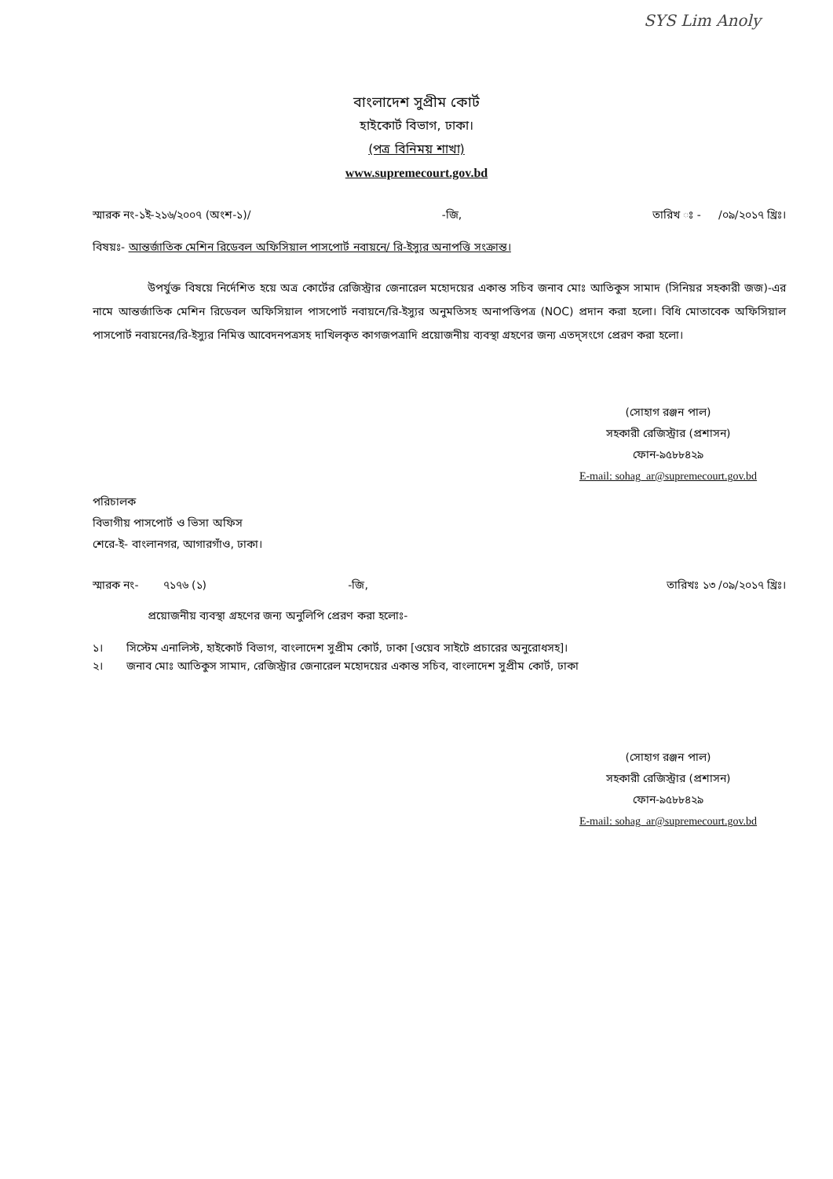SYS Lim Anoly
বাংলাদেশ সুপ্রীম কোর্ট
হাইকোর্ট বিভাগ, ঢাকা।
(পত্র বিনিময় শাখা)
www.supremecourt.gov.bd
স্মারক নং-১ই-২১৬/২০০৭ (অংশ-১)/ -জি, তারিখ ঃ - /০৯/২০১৭ খ্রিঃ।
বিষয়ঃ- আন্তর্জাতিক মেশিন রিডেবল অফিসিয়াল পাসপোর্ট নবায়নে/ রি-ইস্যুর অনাপত্তি সংক্রান্ত।
উপর্যুক্ত বিষয়ে নির্দেশিত হয়ে অত্র কোর্টের রেজিস্ট্রার জেনারেল মহোদয়ের একান্ত সচিব জনাব মোঃ আতিকুস সামাদ (সিনিয়র সহকারী জজ)-এর নামে আন্তর্জাতিক মেশিন রিডেবল অফিসিয়াল পাসপোর্ট নবায়নে/রি-ইস্যুর অনুমতিসহ অনাপত্তিপত্র (NOC) প্রদান করা হলো। বিধি মোতাবেক অফিসিয়াল পাসপোর্ট নবায়নের/রি-ইস্যুর নিমিত্ত আবেদনপত্রসহ দাখিলকৃত কাগজপত্রাদি প্রয়োজনীয় ব্যবস্থা গ্রহণের জন্য এতদ্সংগে প্রেরণ করা হলো।
(সোহাগ রঞ্জন পাল)
সহকারী রেজিস্ট্রার (প্রশাসন)
ফোন-৯৫৮৮৪২৯
E-mail: sohag_ar@supremecourt.gov.bd
পরিচালক
বিভাগীয় পাসপোর্ট ও ভিসা অফিস
শেরে-ই- বাংলানগর, আগারগাঁও, ঢাকা।
স্মারক নং- ৭১৭৬ (১) -জি, তারিখঃ ১৩ /০৯/২০১৭ খ্রিঃ।
প্রয়োজনীয় ব্যবস্থা গ্রহণের জন্য অনুলিপি প্রেরণ করা হলোঃ-
| ১। | সিস্টেম এনালিস্ট, হাইকোর্ট বিভাগ, বাংলাদেশ সুপ্রীম কোর্ট, ঢাকা [ওয়েব সাইটে প্রচারের অনুরোধসহ]। |
| ২। | জনাব মোঃ আতিকুস সামাদ, রেজিস্ট্রার জেনারেল মহোদয়ের একান্ত সচিব, বাংলাদেশ সুপ্রীম কোর্ট, ঢাকা |
(সোহাগ রঞ্জন পাল)
সহকারী রেজিস্ট্রার (প্রশাসন)
ফোন-৯৫৮৮৪২৯
E-mail: sohag_ar@supremecourt.gov.bd